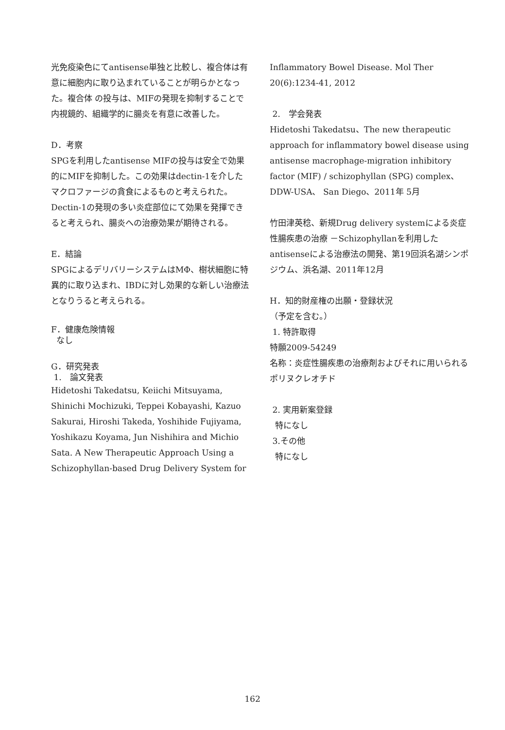光免疫染色にてantisense単独と比較し、複合体は有意に細胞内に取り込まれていることが明らかとなった。複合体 の投与は、MIFの発現を抑制することで内視鏡的、組織学的に腸炎を有意に改善した。
D．考察
SPGを利用したantisense MIFの投与は安全で効果的にMIFを抑制した。この効果はdectin-1を介したマクロファージの貪食によるものと考えられた。Dectin-1の発現の多い炎症部位にて効果を発揮できると考えられ、腸炎への治療効果が期待される。
E．結論
SPGによるデリバリーシステムはMΦ、樹状細胞に特異的に取り込まれ、IBDに対し効果的な新しい治療法となりうると考えられる。
F．健康危険情報
なし
G．研究発表
1.　論文発表
Hidetoshi Takedatsu, Keiichi Mitsuyama, Shinichi Mochizuki, Teppei Kobayashi, Kazuo Sakurai, Hiroshi Takeda, Yoshihide Fujiyama, Yoshikazu Koyama, Jun Nishihira and Michio Sata. A New Therapeutic Approach Using a Schizophyllan-based Drug Delivery System for
Inflammatory Bowel Disease. Mol Ther 20(6):1234-41, 2012
2.　学会発表
Hidetoshi Takedatsu、The new therapeutic approach for inflammatory bowel disease using antisense macrophage-migration inhibitory factor (MIF) / schizophyllan (SPG) complex、DDW-USA、 San Diego、2011年 5月
竹田津英稔、新規Drug delivery systemによる炎症性腸疾患の治療 －Schizophyllanを利用したantisenseによる治療法の開発、第19回浜名湖シンポジウム、浜名湖、2011年12月
H．知的財産権の出願・登録状況
（予定を含む。）
1. 特許取得
特願2009-54249
名称：炎症性腸疾患の治療剤およびそれに用いられるポリヌクレオチド
2. 実用新案登録
特になし
3.その他
特になし
162